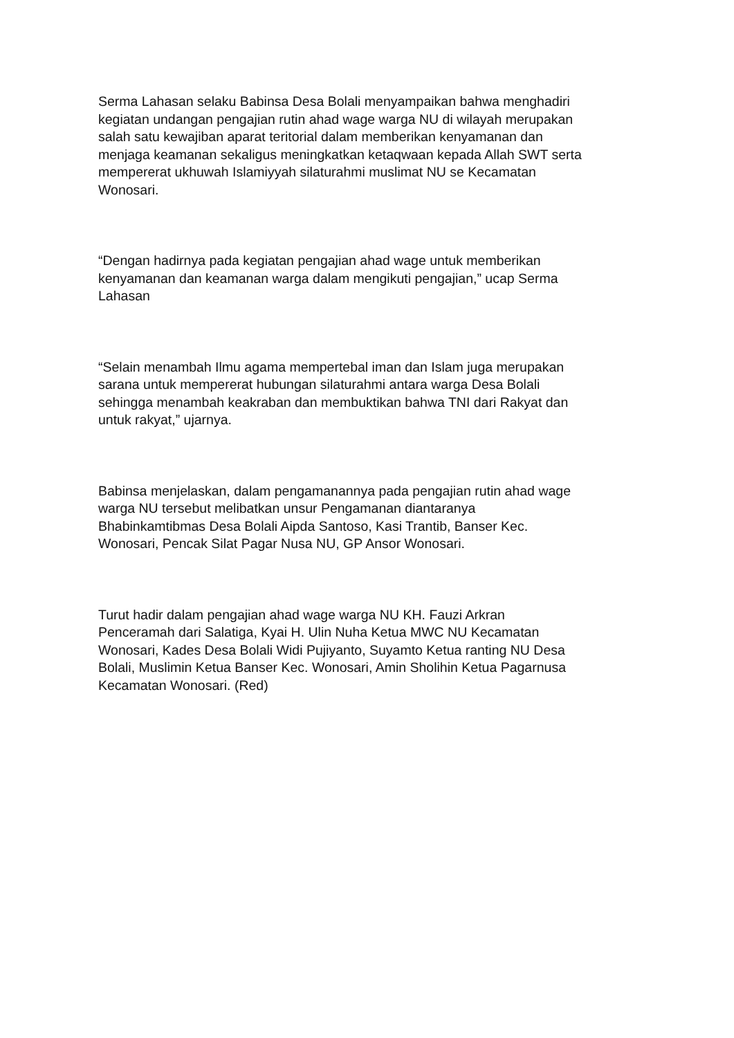Serma Lahasan selaku Babinsa Desa Bolali menyampaikan bahwa menghadiri
kegiatan undangan pengajian rutin ahad wage warga NU di wilayah merupakan
salah satu kewajiban aparat teritorial dalam memberikan kenyamanan dan
menjaga keamanan sekaligus meningkatkan ketaqwaan kepada Allah SWT serta
mempererat ukhuwah Islamiyyah silaturahmi muslimat NU se Kecamatan
Wonosari.
“Dengan hadirnya pada kegiatan pengajian ahad wage untuk memberikan
kenyamanan dan keamanan warga dalam mengikuti pengajian,” ucap Serma
Lahasan
“Selain menambah Ilmu agama mempertebal iman dan Islam juga merupakan
sarana untuk mempererat hubungan silaturahmi antara warga Desa Bolali
sehingga menambah keakraban dan membuktikan bahwa TNI dari Rakyat dan
untuk rakyat,” ujarnya.
Babinsa menjelaskan, dalam pengamanannya pada pengajian rutin ahad wage
warga NU tersebut melibatkan unsur Pengamanan diantaranya
Bhabinkamtibmas Desa Bolali Aipda Santoso, Kasi Trantib, Banser Kec.
Wonosari, Pencak Silat Pagar Nusa NU, GP Ansor Wonosari.
Turut hadir dalam pengajian ahad wage warga NU KH. Fauzi Arkran
Penceramah dari Salatiga, Kyai H. Ulin Nuha Ketua MWC NU Kecamatan
Wonosari, Kades Desa Bolali Widi Pujiyanto, Suyamto Ketua ranting NU Desa
Bolali, Muslimin Ketua Banser Kec. Wonosari, Amin Sholihin Ketua Pagarnusa
Kecamatan Wonosari. (Red)